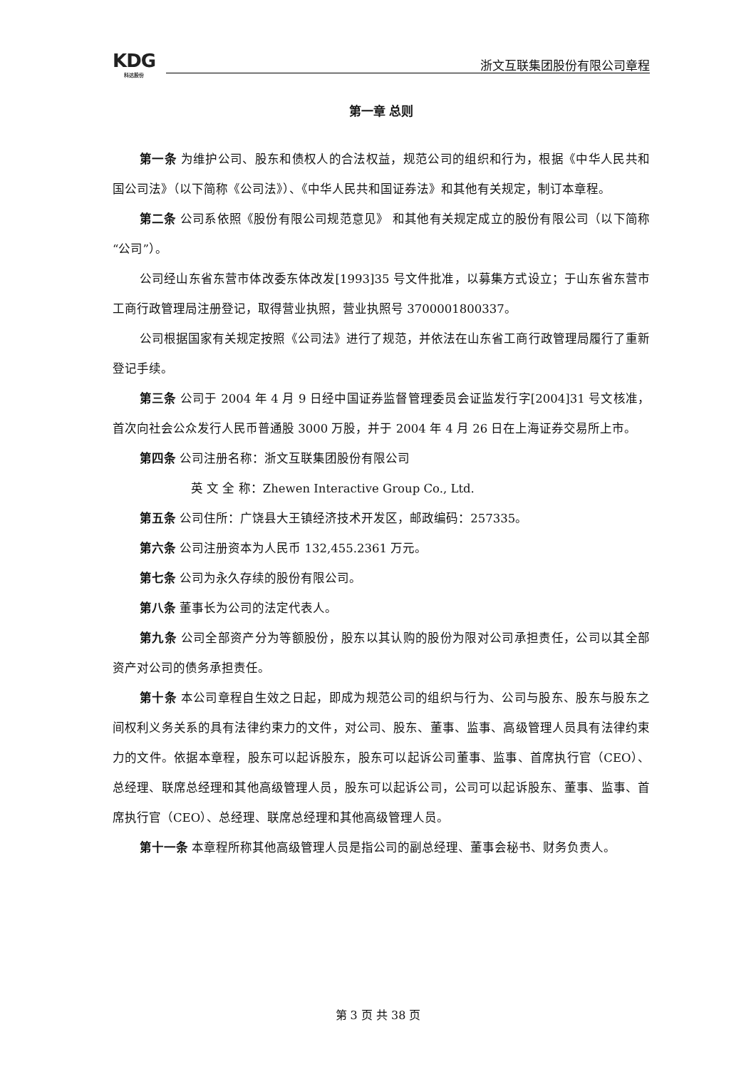KDG
科达股份
浙文互联集团股份有限公司章程
第一章 总则
第一条 为维护公司、股东和债权人的合法权益，规范公司的组织和行为，根据《中华人民共和国公司法》（以下简称《公司法》）、《中华人民共和国证券法》和其他有关规定，制订本章程。
第二条 公司系依照《股份有限公司规范意见》 和其他有关规定成立的股份有限公司（以下简称“公司”）。
公司经山东省东营市体改委东体改发[1993]35 号文件批准，以募集方式设立；于山东省东营市工商行政管理局注册登记，取得营业执照，营业执照号 3700001800337。
公司根据国家有关规定按照《公司法》进行了规范，并依法在山东省工商行政管理局履行了重新登记手续。
第三条 公司于 2004 年 4 月 9 日经中国证券监督管理委员会证监发行字[2004]31 号文核准，首次向社会公众发行人民币普通股 3000 万股，并于 2004 年 4 月 26 日在上海证券交易所上市。
第四条 公司注册名称：浙文互联集团股份有限公司
英 文 全 称：Zhewen Interactive Group Co., Ltd.
第五条 公司住所：广饶县大王镇经济技术开发区，邮政编码：257335。
第六条 公司注册资本为人民币 132,455.2361 万元。
第七条 公司为永久存续的股份有限公司。
第八条 董事长为公司的法定代表人。
第九条 公司全部资产分为等额股份，股东以其认购的股份为限对公司承担责任，公司以其全部资产对公司的债务承担责任。
第十条 本公司章程自生效之日起，即成为规范公司的组织与行为、公司与股东、股东与股东之间权利义务关系的具有法律约束力的文件，对公司、股东、董事、监事、高级管理人员具有法律约束力的文件。依据本章程，股东可以起诉股东，股东可以起诉公司董事、监事、首席执行官（CEO）、总经理、联席总经理和其他高级管理人员，股东可以起诉公司，公司可以起诉股东、董事、监事、首席执行官（CEO）、总经理、联席总经理和其他高级管理人员。
第十一条 本章程所称其他高级管理人员是指公司的副总经理、董事会秘书、财务负责人。
第 3 页 共 38 页